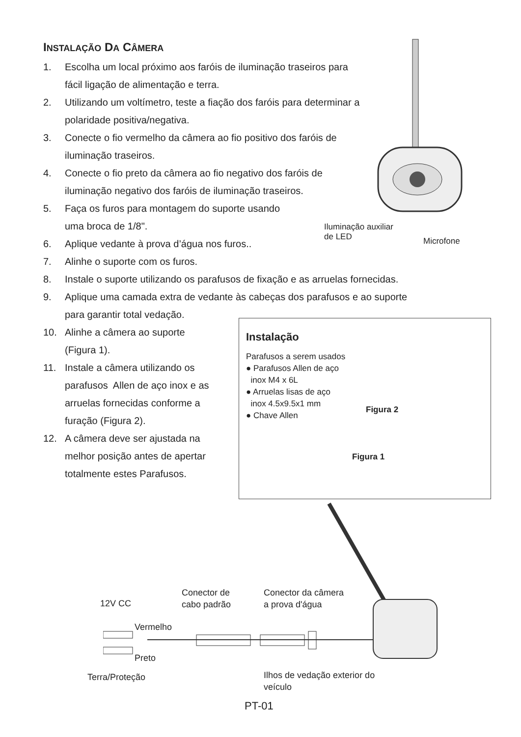INSTALAÇÃO DA CÂMERA
1. Escolha um local próximo aos faróis de iluminação traseiros para
fácil ligação de alimentação e terra.
2. Utilizando um voltímetro, teste a fiação dos faróis para determinar a
polaridade positiva/negativa.
3. Conecte o fio vermelho da câmera ao fio positivo dos faróis de
iluminação traseiros.
4. Conecte o fio preto da câmera ao fio negativo dos faróis de
iluminação negativo dos faróis de iluminação traseiros.
5. Faça os furos para montagem do suporte usando
uma broca de 1/8".
6. Aplique vedante à prova d’água nos furos..
7. Alinhe o suporte com os furos.
8. Instale o suporte utilizando os parafusos de fixação e as arruelas fornecidas.
9. Aplique uma camada extra de vedante às cabeças dos parafusos e ao suporte
para garantir total vedação.
10. Alinhe a câmera ao suporte
(Figura 1).
11. Instale a câmera utilizando os
parafusos Allen de aço inox e as
arruelas fornecidas conforme a
furação (Figura 2).
12. A câmera deve ser ajustada na
melhor posição antes de apertar
totalmente estes Parafusos.
Iluminação auxiliar
de LED
Microfone
Instalação
Parafusos a serem usados
● Parafusos Allen de aço
inox M4 x 6L
● Arruelas lisas de aço
inox 4.5x9.5x1 mm
● Chave Allen
Figura 2
Figura 1
Conector de
cabo padrão
Conector da câmera
a prova d'água
12V CC
Vermelho
Preto
Terra/Proteção
Ilhos de vedação exterior do
veículo
PT-01